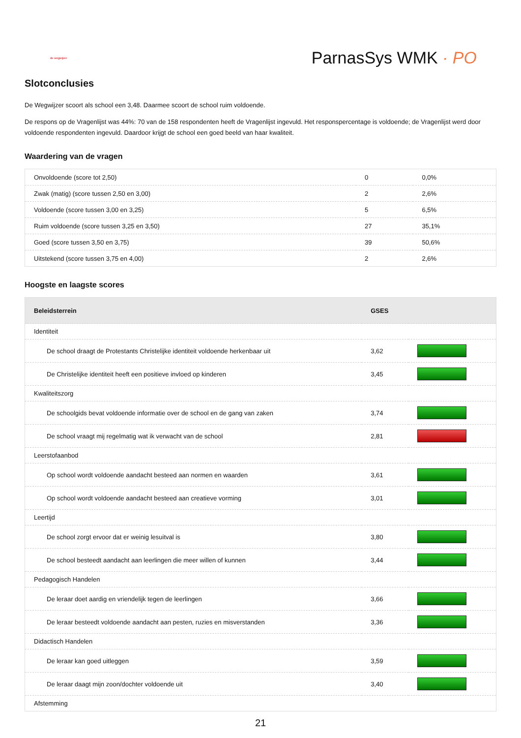de wegwijzer
ParnasSys WMK · PO
Slotconclusies
De Wegwijzer scoort als school een 3,48. Daarmee scoort de school ruim voldoende.
De respons op de Vragenlijst was 44%: 70 van de 158 respondenten heeft de Vragenlijst ingevuld. Het responspercentage is voldoende; de Vragenlijst werd door voldoende respondenten ingevuld. Daardoor krijgt de school een goed beeld van haar kwaliteit.
Waardering van de vragen
| Onvoldoende (score tot 2,50) | 0 | 0,0% |
| Zwak (matig) (score tussen 2,50 en 3,00) | 2 | 2,6% |
| Voldoende (score tussen 3,00 en 3,25) | 5 | 6,5% |
| Ruim voldoende (score tussen 3,25 en 3,50) | 27 | 35,1% |
| Goed (score tussen 3,50 en 3,75) | 39 | 50,6% |
| Uitstekend (score tussen 3,75 en 4,00) | 2 | 2,6% |
Hoogste en laagste scores
| Beleidsterrein | GSES | |
| --- | --- | --- |
| Identiteit | | |
| De school draagt de Protestants Christelijke identiteit voldoende herkenbaar uit | 3,62 | |
| De Christelijke identiteit heeft een positieve invloed op kinderen | 3,45 | |
| Kwaliteitszorg | | |
| De schoolgids bevat voldoende informatie over de school en de gang van zaken | 3,74 | |
| De school vraagt mij regelmatig wat ik verwacht van de school | 2,81 | |
| Leerstofaanbod | | |
| Op school wordt voldoende aandacht besteed aan normen en waarden | 3,61 | |
| Op school wordt voldoende aandacht besteed aan creatieve vorming | 3,01 | |
| Leertijd | | |
| De school zorgt ervoor dat er weinig lesuitval is | 3,80 | |
| De school besteedt aandacht aan leerlingen die meer willen of kunnen | 3,44 | |
| Pedagogisch Handelen | | |
| De leraar doet aardig en vriendelijk tegen de leerlingen | 3,66 | |
| De leraar besteedt voldoende aandacht aan pesten, ruzies en misverstanden | 3,36 | |
| Didactisch Handelen | | |
| De leraar kan goed uitleggen | 3,59 | |
| De leraar daagt mijn zoon/dochter voldoende uit | 3,40 | |
| Afstemming | | |
21